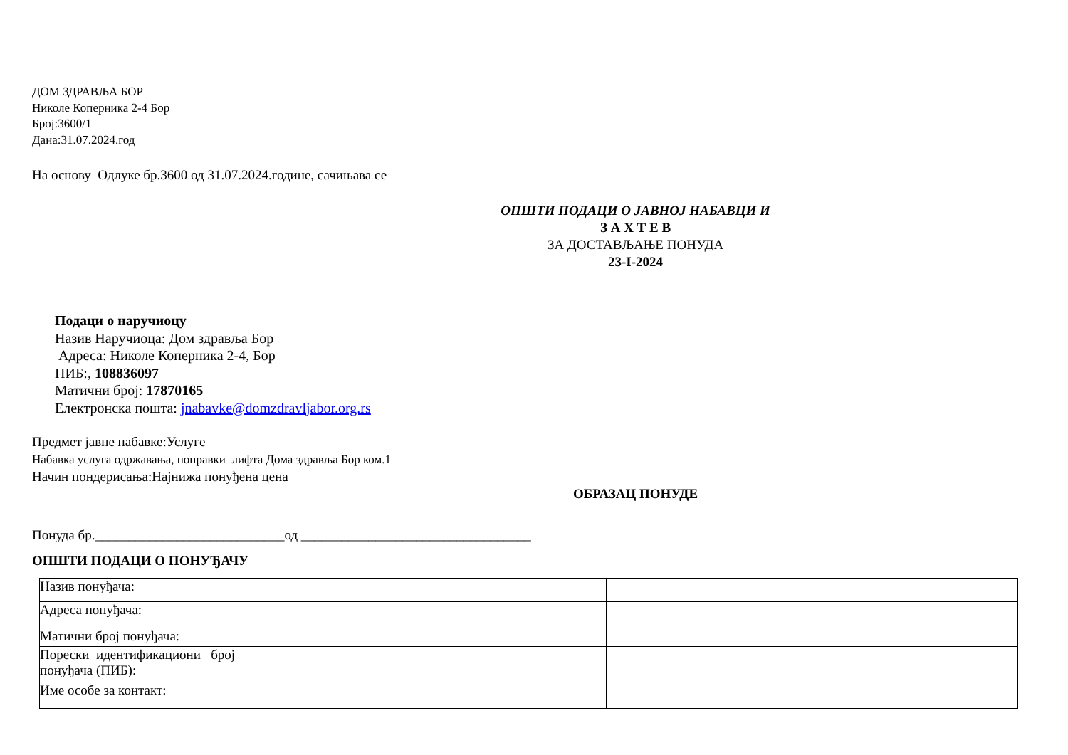ДОМ ЗДРАВЉА БОР
Николе Коперника 2-4 Бор
Број:3600/1
Дана:31.07.2024.год
На основу Одлуке бр.3600 од 31.07.2024.године, сачињава се
ОПШТИ ПОДАЦИ О ЈАВНОЈ НАБАВЦИ И
З А Х Т Е В
ЗА ДОСТАВЉАЊЕ ПОНУДА
23-I-2024
Подаци о наручиоцу
Назив Наручиоца: Дом здравља Бор
Адреса: Николе Коперника 2-4, Бор
ПИБ:, 108836097
Матични број: 17870165
Електронска пошта: jnabavke@domzdravljabor.org.rs
Предмет јавне набавке:Услуге
Набавка услуга одржавања, поправки лифта Дома здравља Бор ком.1
Начин пондерисања:Најнижа понуђена цена
ОБРАЗАЦ ПОНУДЕ
Понуда бр.____________________________од __________________________________
ОПШТИ ПОДАЦИ О ПОНУЂАЧУ
| Назив понуђача: | |
| Адреса понуђача: | |
| Матични број понуђача: | |
| Порески идентификациони број понуђача (ПИБ): | |
| Име особе за контакт: | |